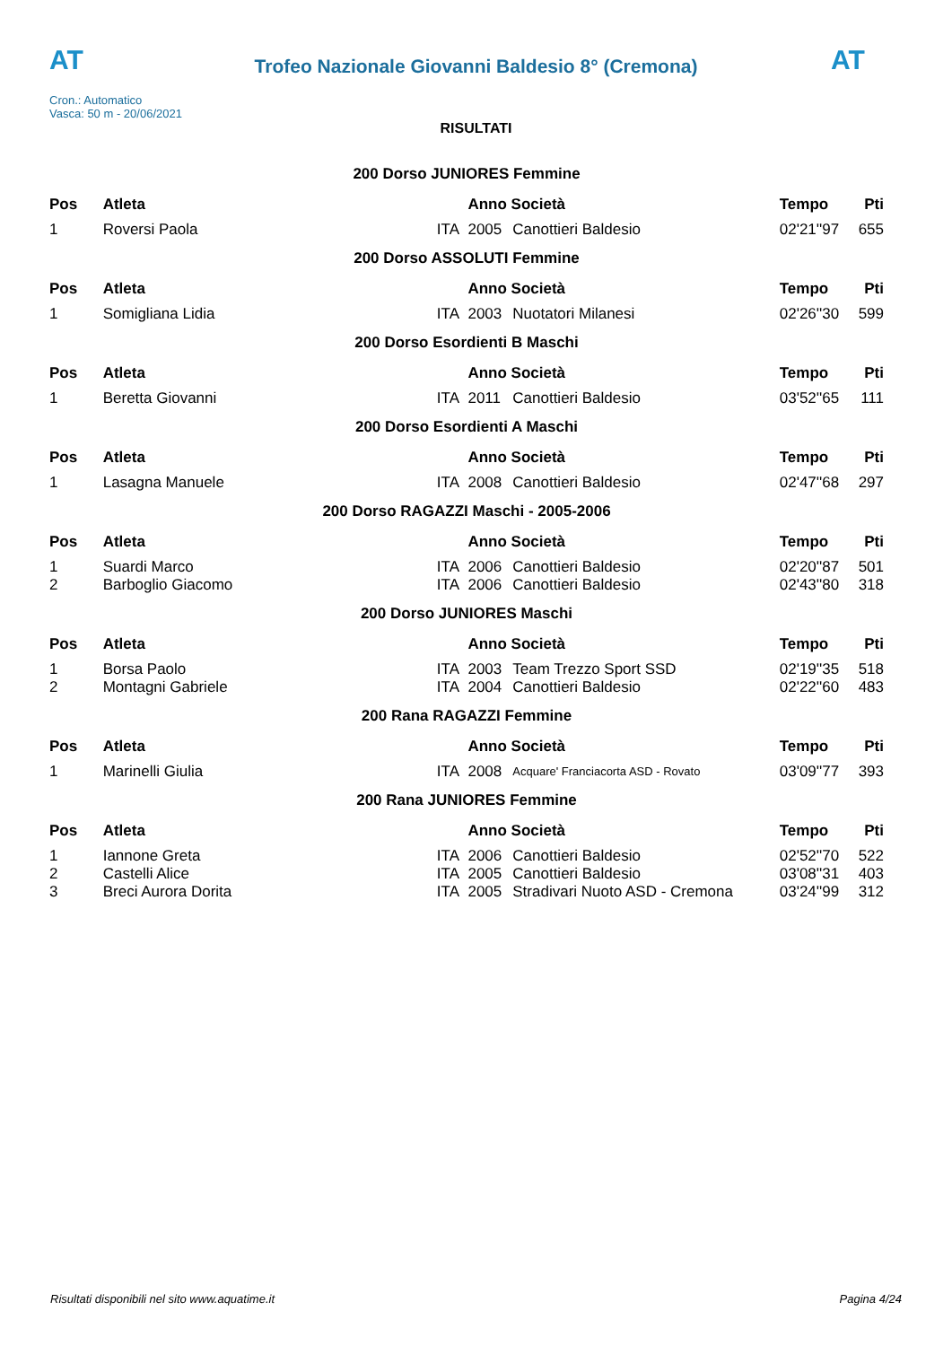AT
Trofeo Nazionale Giovanni Baldesio 8° (Cremona)
AT
Cron.: Automatico
Vasca: 50 m - 20/06/2021
RISULTATI
| 200 Dorso JUNIORES Femmine | | | | | | |
| Pos | Atleta | | Anno Società | | Tempo | Pti |
| 1 | Roversi Paola | ITA | 2005 | Canottieri Baldesio | 02'21''97 | 655 |
| 200 Dorso ASSOLUTI Femmine | | | | | | |
| Pos | Atleta | | Anno Società | | Tempo | Pti |
| 1 | Somigliana Lidia | ITA | 2003 | Nuotatori Milanesi | 02'26''30 | 599 |
| 200 Dorso Esordienti B Maschi | | | | | | |
| Pos | Atleta | | Anno Società | | Tempo | Pti |
| 1 | Beretta Giovanni | ITA | 2011 | Canottieri Baldesio | 03'52''65 | 111 |
| 200 Dorso Esordienti A Maschi | | | | | | |
| Pos | Atleta | | Anno Società | | Tempo | Pti |
| 1 | Lasagna Manuele | ITA | 2008 | Canottieri Baldesio | 02'47''68 | 297 |
| 200 Dorso RAGAZZI Maschi - 2005-2006 | | | | | | |
| Pos | Atleta | | Anno Società | | Tempo | Pti |
| 1 | Suardi Marco | ITA | 2006 | Canottieri Baldesio | 02'20''87 | 501 |
| 2 | Barboglio Giacomo | ITA | 2006 | Canottieri Baldesio | 02'43''80 | 318 |
| 200 Dorso JUNIORES Maschi | | | | | | |
| Pos | Atleta | | Anno Società | | Tempo | Pti |
| 1 | Borsa Paolo | ITA | 2003 | Team Trezzo Sport SSD | 02'19''35 | 518 |
| 2 | Montagni Gabriele | ITA | 2004 | Canottieri Baldesio | 02'22''60 | 483 |
| 200 Rana RAGAZZI Femmine | | | | | | |
| Pos | Atleta | | Anno Società | | Tempo | Pti |
| 1 | Marinelli Giulia | ITA | 2008 | Acquare' Franciacorta ASD - Rovato | 03'09''77 | 393 |
| 200 Rana JUNIORES Femmine | | | | | | |
| Pos | Atleta | | Anno Società | | Tempo | Pti |
| 1 | Iannone Greta | ITA | 2006 | Canottieri Baldesio | 02'52''70 | 522 |
| 2 | Castelli Alice | ITA | 2005 | Canottieri Baldesio | 03'08''31 | 403 |
| 3 | Breci Aurora Dorita | ITA | 2005 | Stradivari Nuoto ASD - Cremona | 03'24''99 | 312 |
Risultati disponibili nel sito www.aquatime.it Pagina 4/24